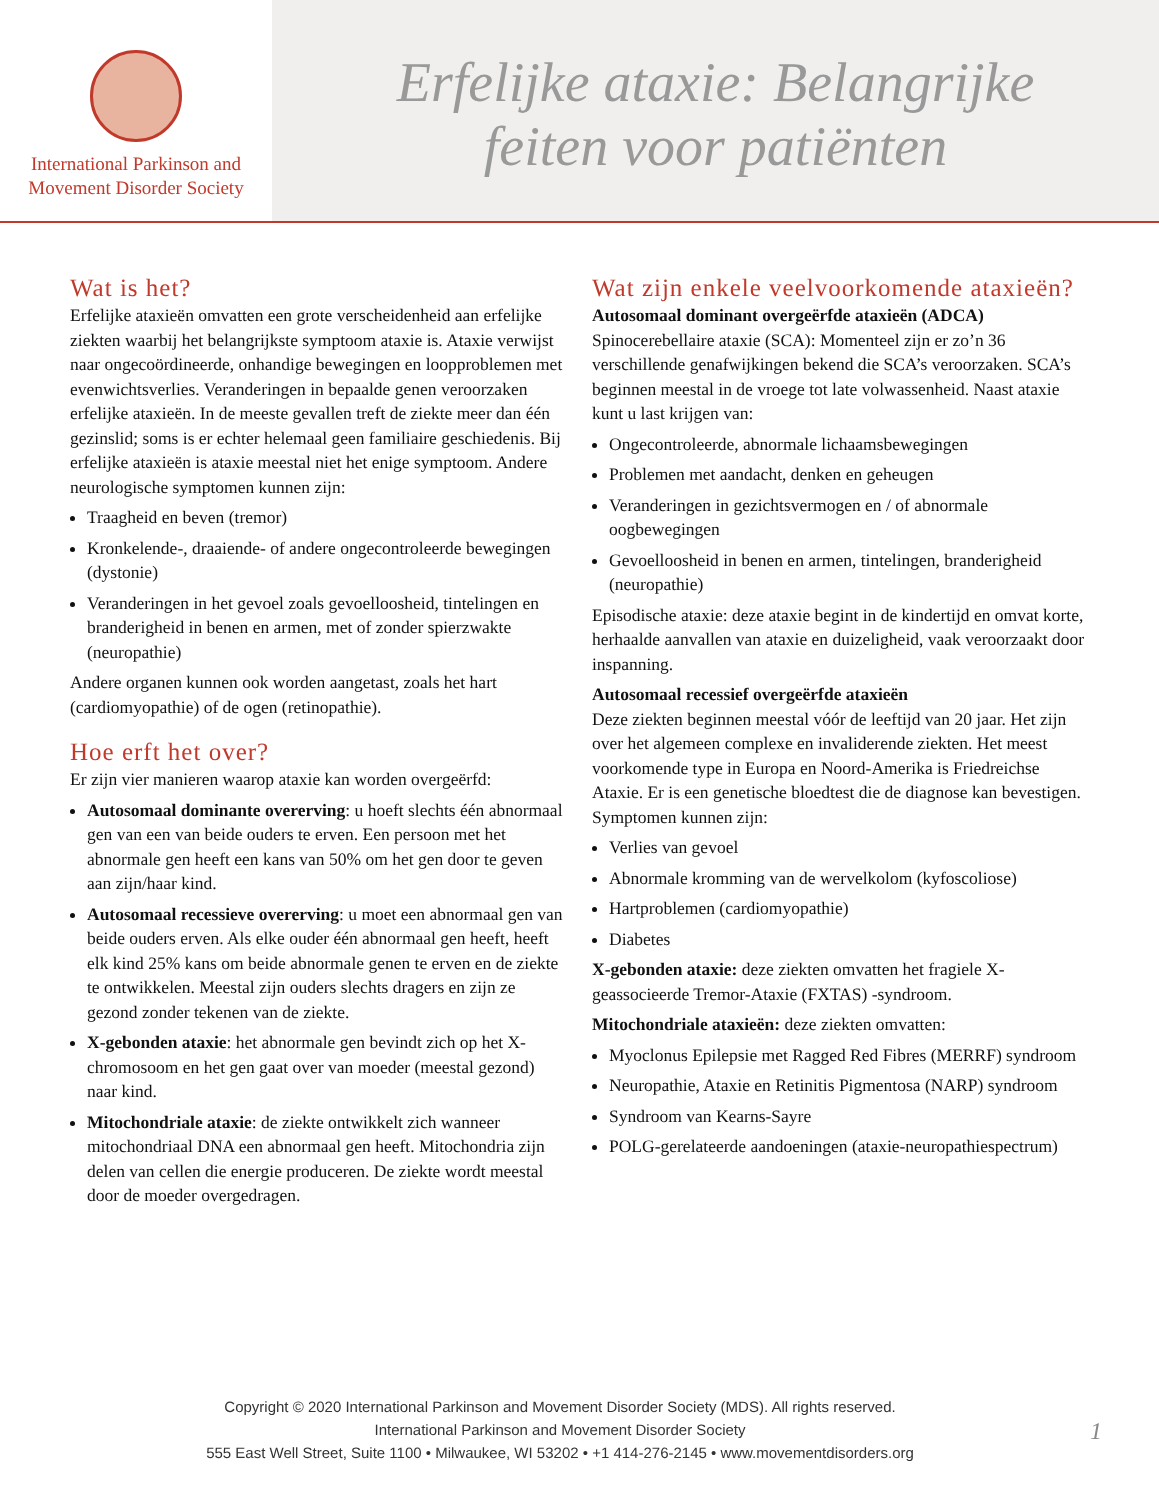International Parkinson and
Movement Disorder Society
Erfelijke ataxie: Belangrijke
feiten voor patiënten
Wat is het?
Erfelijke ataxieën omvatten een grote verscheidenheid aan erfelijke ziekten waarbij het belangrijkste symptoom ataxie is. Ataxie verwijst naar ongecoördineerde, onhandige bewegingen en loopproblemen met evenwichtsverlies. Veranderingen in bepaalde genen veroorzaken erfelijke ataxieën. In de meeste gevallen treft de ziekte meer dan één gezinslid; soms is er echter helemaal geen familiaire geschiedenis. Bij erfelijke ataxieën is ataxie meestal niet het enige symptoom. Andere neurologische symptomen kunnen zijn:
Traagheid en beven (tremor)
Kronkelende-, draaiende- of andere ongecontroleerde bewegingen (dystonie)
Veranderingen in het gevoel zoals gevoelloosheid, tintelingen en branderigheid in benen en armen, met of zonder spierzwakte (neuropathie)
Andere organen kunnen ook worden aangetast, zoals het hart (cardiomyopathie) of de ogen (retinopathie).
Hoe erft het over?
Er zijn vier manieren waarop ataxie kan worden overgeërfd:
Autosomaal dominante overerving: u hoeft slechts één abnormaal gen van een van beide ouders te erven. Een persoon met het abnormale gen heeft een kans van 50% om het gen door te geven aan zijn/haar kind.
Autosomaal recessieve overerving: u moet een abnormaal gen van beide ouders erven. Als elke ouder één abnormaal gen heeft, heeft elk kind 25% kans om beide abnormale genen te erven en de ziekte te ontwikkelen. Meestal zijn ouders slechts dragers en zijn ze gezond zonder tekenen van de ziekte.
X-gebonden ataxie: het abnormale gen bevindt zich op het X-chromosoom en het gen gaat over van moeder (meestal gezond) naar kind.
Mitochondriale ataxie: de ziekte ontwikkelt zich wanneer mitochondriaal DNA een abnormaal gen heeft. Mitochondria zijn delen van cellen die energie produceren. De ziekte wordt meestal door de moeder overgedragen.
Wat zijn enkele veelvoorkomende ataxieën?
Autosomaal dominant overgeërfde ataxieën (ADCA)
Spinocerebellaire ataxie (SCA): Momenteel zijn er zo’n 36 verschillende genafwijkingen bekend die SCA’s veroorzaken. SCA’s beginnen meestal in de vroege tot late volwassenheid. Naast ataxie kunt u last krijgen van:
Ongecontroleerde, abnormale lichaamsbewegingen
Problemen met aandacht, denken en geheugen
Veranderingen in gezichtsvermogen en / of abnormale oogbewegingen
Gevoelloosheid in benen en armen, tintelingen, branderigheid (neuropathie)
Episodische ataxie: deze ataxie begint in de kindertijd en omvat korte, herhaalde aanvallen van ataxie en duizeligheid, vaak veroorzaakt door inspanning.
Autosomaal recessief overgeërfde ataxieën
Deze ziekten beginnen meestal vóór de leeftijd van 20 jaar. Het zijn over het algemeen complexe en invaliderende ziekten. Het meest voorkomende type in Europa en Noord-Amerika is Friedreichse Ataxie. Er is een genetische bloedtest die de diagnose kan bevestigen. Symptomen kunnen zijn:
Verlies van gevoel
Abnormale kromming van de wervelkolom (kyfoscoliose)
Hartproblemen (cardiomyopathie)
Diabetes
X-gebonden ataxie: deze ziekten omvatten het fragiele X-geassocieerde Tremor-Ataxie (FXTAS) -syndroom.
Mitochondriale ataxieën: deze ziekten omvatten:
Myoclonus Epilepsie met Ragged Red Fibres (MERRF) syndroom
Neuropathie, Ataxie en Retinitis Pigmentosa (NARP) syndroom
Syndroom van Kearns-Sayre
POLG-gerelateerde aandoeningen (ataxie-neuropathiespectrum)
Copyright © 2020 International Parkinson and Movement Disorder Society (MDS). All rights reserved.
International Parkinson and Movement Disorder Society
555 East Well Street, Suite 1100 • Milwaukee, WI 53202 • +1 414-276-2145 • www.movementdisorders.org
1